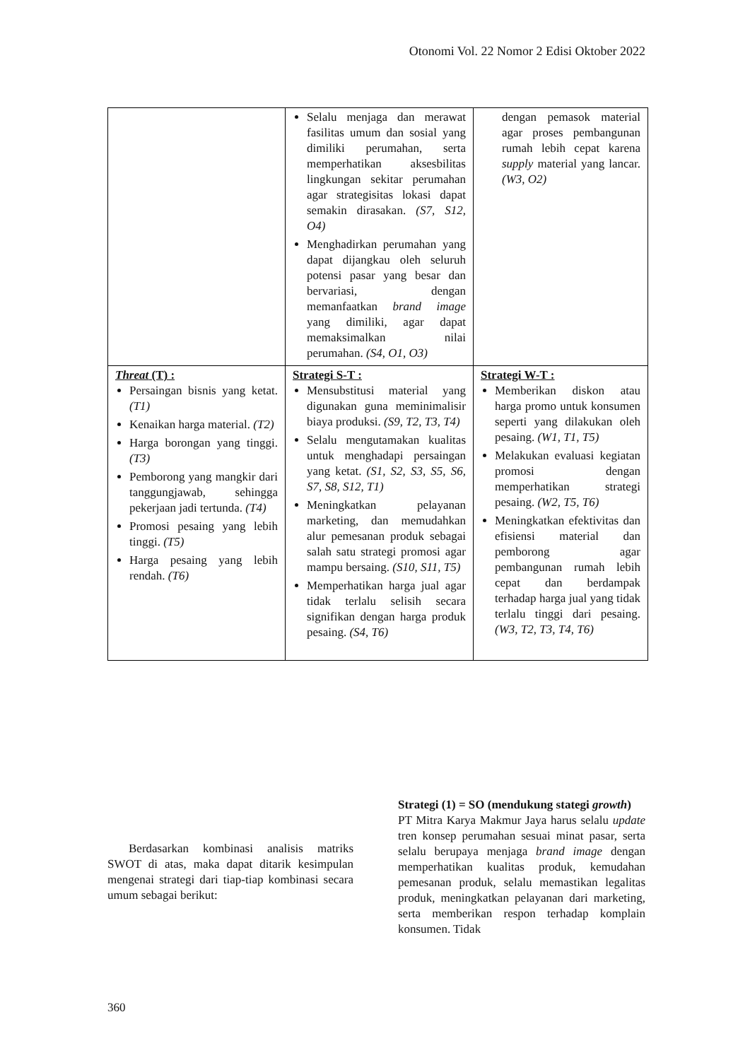Otonomi Vol. 22 Nomor 2 Edisi Oktober 2022
| | Selalu menjaga dan merawat fasilitas umum dan sosial yang dimiliki perumahan, serta memperhatikan aksesbilitas lingkungan sekitar perumahan agar strategisitas lokasi dapat semakin dirasakan. (S7, S12, O4) Menghadirkan perumahan yang dapat dijangkau oleh seluruh potensi pasar yang besar dan bervariasi, dengan memanfaatkan brand image yang dimiliki, agar dapat memaksimalkan nilai perumahan. (S4, O1, O3) | dengan pemasok material agar proses pembangunan rumah lebih cepat karena supply material yang lancar. (W3, O2) |
| Threat (T) : Persaingan bisnis yang ketat. (T1) Kenaikan harga material. (T2) Harga borongan yang tinggi. (T3) Pemborong yang mangkir dari tanggungjawab, sehingga pekerjaan jadi tertunda. (T4) Promosi pesaing yang lebih tinggi. (T5) Harga pesaing yang lebih rendah. (T6) | Strategi S-T : Mensubstitusi material yang digunakan guna meminimalisir biaya produksi. (S9, T2, T3, T4) Selalu mengutamakan kualitas untuk menghadapi persaingan yang ketat. (S1, S2, S3, S5, S6, S7, S8, S12, T1) Meningkatkan pelayanan marketing, dan memudahkan alur pemesanan produk sebagai salah satu strategi promosi agar mampu bersaing. (S10, S11, T5) Memperhatikan harga jual agar tidak terlalu selisih secara signifikan dengan harga produk pesaing. (S4, T6) | Strategi W-T : Memberikan diskon atau harga promo untuk konsumen seperti yang dilakukan oleh pesaing. (W1, T1, T5) Melakukan evaluasi kegiatan promosi dengan memperhatikan strategi pesaing. (W2, T5, T6) Meningkatkan efektivitas dan efisiensi material dan pemborong agar pembangunan rumah lebih cepat dan berdampak terhadap harga jual yang tidak terlalu tinggi dari pesaing. (W3, T2, T3, T4, T6) |
Berdasarkan kombinasi analisis matriks SWOT di atas, maka dapat ditarik kesimpulan mengenai strategi dari tiap-tiap kombinasi secara umum sebagai berikut:
Strategi (1) = SO (mendukung stategi growth)
PT Mitra Karya Makmur Jaya harus selalu update tren konsep perumahan sesuai minat pasar, serta selalu berupaya menjaga brand image dengan memperhatikan kualitas produk, kemudahan pemesanan produk, selalu memastikan legalitas produk, meningkatkan pelayanan dari marketing, serta memberikan respon terhadap komplain konsumen. Tidak
360